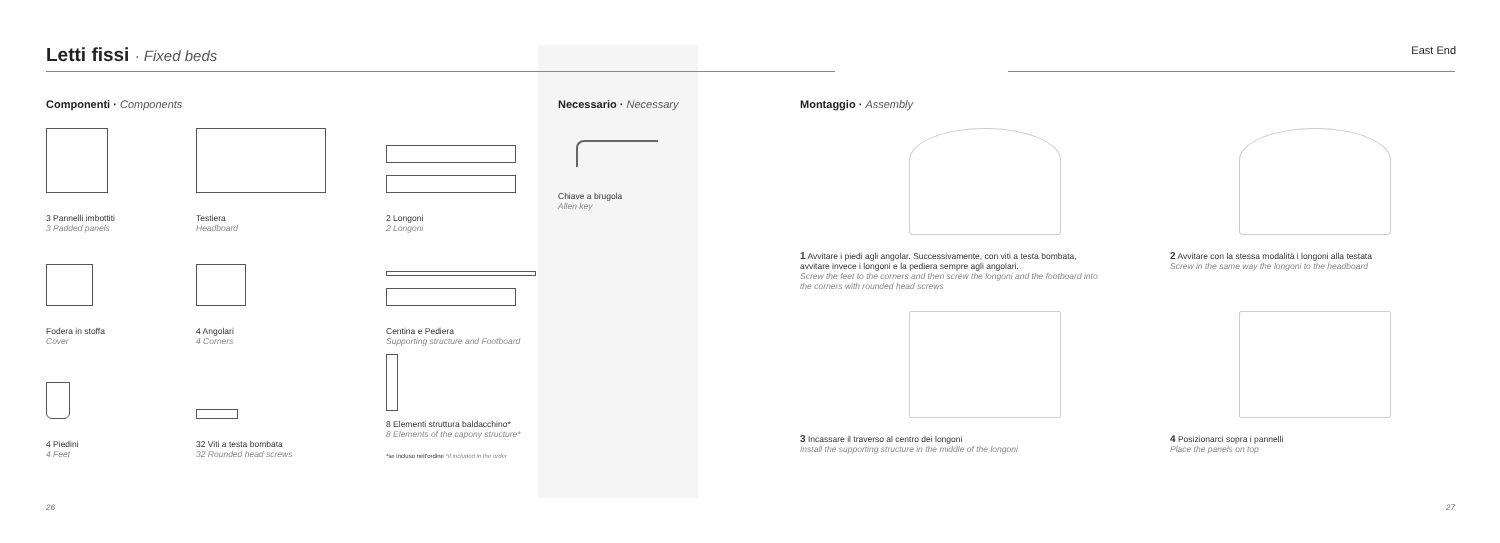Letti fissi · Fixed beds
East End
Componenti · Components
3 Pannelli imbottiti
3 Padded panels
Testiera
Headboard
2 Longoni
2 Longoni
Fodera in stoffa
Cover
4 Angolari
4 Corners
Centina e Pediera
Supporting structure and Footboard
4 Piedini
4 Feet
32 Viti a testa bombata
32 Rounded head screws
8 Elementi struttura baldacchino*
8 Elements of the capony structure*
*se incluso nell'ordine *if included in the order
Necessario · Necessary
Chiave a brugola
Allen key
Montaggio · Assembly
1 Avvitare i piedi agli angolar. Successivamente, con viti a testa bombata, avvitare invece i longoni e la pediera sempre agli angolari.
Screw the feet to the corners and then screw the longoni and the footboard into the corners with rounded head screws
2 Avvitare con la stessa modalità i longoni alla testata
Screw in the same way the longoni to the headboard
3 Incassare il traverso al centro dei longoni
Install the supporting structure in the middle of the longoni
4 Posizionarci sopra i pannelli
Place the panels on top
26 27